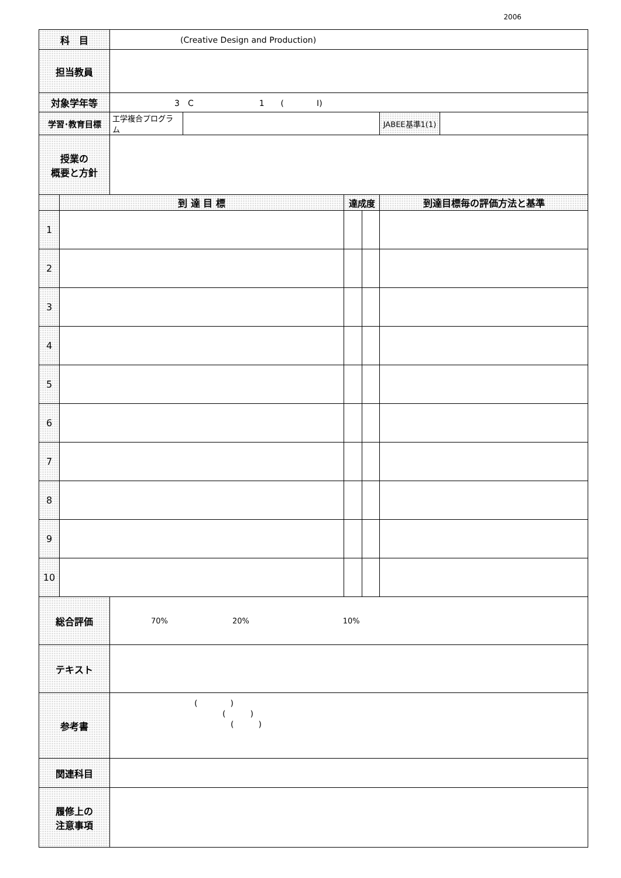2006
| 科 目 | | (Creative Design and Production) | | | | | |
| 担当教員 | | | | | | | |
| 対象学年等 | | 3 C 1 ( I) | | | | | |
| 学習･教育目標 | | 工学複合プログラム | | | | JABEE基準1(1) | |
| 授業の 概要と方針 | | | | | | | |
| | 到 達 目 標 | | | 達成度 | | 到達目標毎の評価方法と基準 | |
| 1 | | | | | | | |
| 2 | | | | | | | |
| 3 | | | | | | | |
| 4 | | | | | | | |
| 5 | | | | | | | |
| 6 | | | | | | | |
| 7 | | | | | | | |
| 8 | | | | | | | |
| 9 | | | | | | | |
| 10 | | | | | | | |
| 総合評価 | | 70% 20% 10% | | | | | |
| テキスト | | | | | | | |
| 参考書 | | ( ) ( ) ( ) | | | | | |
| 関連科目 | | | | | | | |
| 履修上の 注意事項 | | | | | | | |